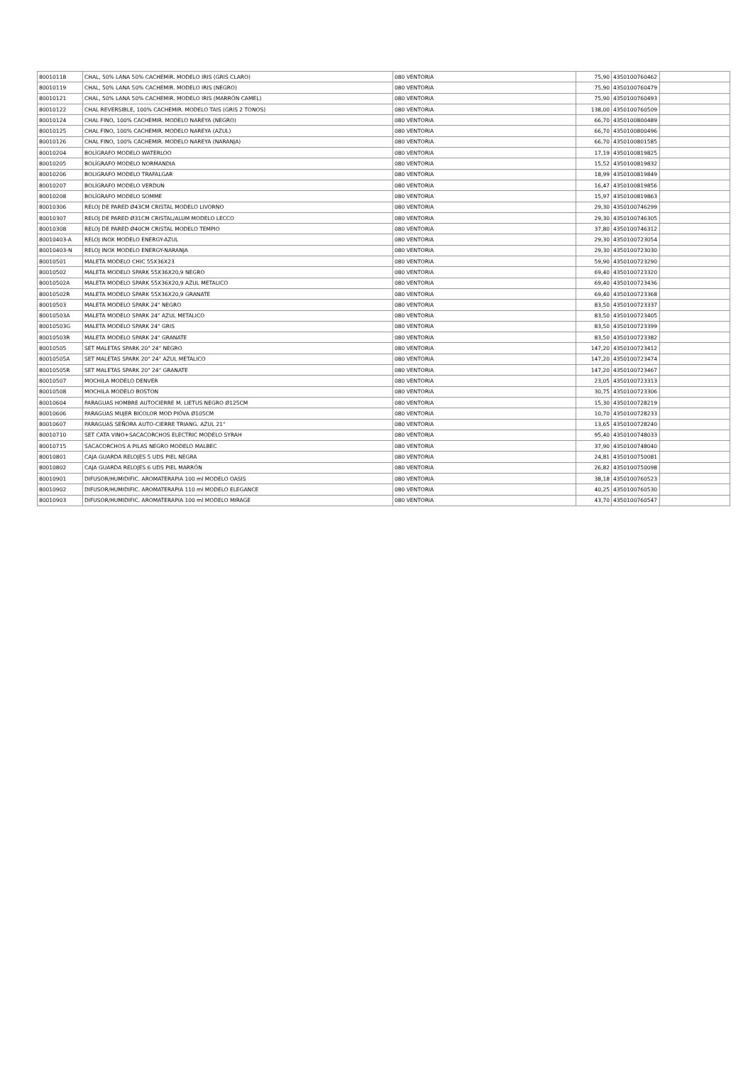| 80010118 | CHAL, 50% LANA 50% CACHEMIR. MODELO IRIS (GRIS CLARO) | 080 VENTORIA | 75,90 | 4350100760462 | |
| 80010119 | CHAL, 50% LANA 50% CACHEMIR. MODELO IRIS (NEGRO) | 080 VENTORIA | 75,90 | 4350100760479 | |
| 80010121 | CHAL, 50% LANA 50% CACHEMIR. MODELO IRIS (MARRÓN CAMEL) | 080 VENTORIA | 75,90 | 4350100760493 | |
| 80010122 | CHAL REVERSIBLE, 100% CACHEMIR. MODELO TAIS (GRIS 2 TONOS) | 080 VENTORIA | 138,00 | 4350100760509 | |
| 80010124 | CHAL FINO, 100% CACHEMIR. MODELO NAREYA (NEGRO) | 080 VENTORIA | 66,70 | 4350100800489 | |
| 80010125 | CHAL FINO, 100% CACHEMIR. MODELO NAREYA (AZUL) | 080 VENTORIA | 66,70 | 4350100800496 | |
| 80010126 | CHAL FINO, 100% CACHEMIR. MODELO NAREYA (NARANJA) | 080 VENTORIA | 66,70 | 4350100801585 | |
| 80010204 | BOLÍGRAFO MODELO WATERLOO | 080 VENTORIA | 17,19 | 4350100819825 | |
| 80010205 | BOLÍGRAFO MODELO NORMANDIA | 080 VENTORIA | 15,52 | 4350100819832 | |
| 80010206 | BOLIGRAFO MODELO TRAFALGAR | 080 VENTORIA | 18,99 | 4350100819849 | |
| 80010207 | BOLÍGRAFO MODELO VERDUN | 080 VENTORIA | 16,47 | 4350100819856 | |
| 80010208 | BOLÍGRAFO MODELO SOMME | 080 VENTORIA | 15,97 | 4350100819863 | |
| 80010306 | RELOJ DE PARED Ø43CM CRISTAL MODELO LIVORNO | 080 VENTORIA | 29,30 | 4350100746299 | |
| 80010307 | RELOJ DE PARED Ø31CM CRISTAL/ALUM MODELO LECCO | 080 VENTORIA | 29,30 | 4350100746305 | |
| 80010308 | RELOJ DE PARED Ø40CM CRISTAL MODELO TEMPIO | 080 VENTORIA | 37,80 | 4350100746312 | |
| 80010403-A | RELOJ INOX MODELO ENERGY-AZUL | 080 VENTORIA | 29,30 | 4350100723054 | |
| 80010403-N | RELOJ INOX MODELO ENERGY-NARANJA | 080 VENTORIA | 29,30 | 4350100723030 | |
| 80010501 | MALETA MODELO CHIC 55X36X23 | 080 VENTORIA | 59,90 | 4350100723290 | |
| 80010502 | MALETA MODELO SPARK 55X36X20,9 NEGRO | 080 VENTORIA | 69,40 | 4350100723320 | |
| 80010502A | MALETA MODELO SPARK 55X36X20,9 AZUL METALICO | 080 VENTORIA | 69,40 | 4350100723436 | |
| 80010502R | MALETA MODELO SPARK 55X36X20,9 GRANATE | 080 VENTORIA | 69,40 | 4350100723368 | |
| 80010503 | MALETA MODELO SPARK 24" NEGRO | 080 VENTORIA | 83,50 | 4350100723337 | |
| 80010503A | MALETA MODELO SPARK 24" AZUL METALICO | 080 VENTORIA | 83,50 | 4350100723405 | |
| 80010503G | MALETA MODELO SPARK 24" GRIS | 080 VENTORIA | 83,50 | 4350100723399 | |
| 80010503R | MALETA MODELO SPARK 24" GRANATE | 080 VENTORIA | 83,50 | 4350100723382 | |
| 80010505 | SET MALETAS SPARK 20" 24" NEGRO | 080 VENTORIA | 147,20 | 4350100723412 | |
| 80010505A | SET MALETAS SPARK 20" 24" AZUL METALICO | 080 VENTORIA | 147,20 | 4350100723474 | |
| 80010505R | SET MALETAS SPARK 20" 24" GRANATE | 080 VENTORIA | 147,20 | 4350100723467 | |
| 80010507 | MOCHILA MODELO DENVER | 080 VENTORIA | 23,05 | 4350100723313 | |
| 80010508 | MOCHILA MODELO BOSTON | 080 VENTORIA | 30,75 | 4350100723306 | |
| 80010604 | PARAGUAS HOMBRE AUTOCIERRE M. LIETUS NEGRO Ø125CM | 080 VENTORIA | 15,30 | 4350100728219 | |
| 80010606 | PARAGUAS MUJER BICOLOR MOD PIÓVA Ø105CM | 080 VENTORIA | 10,70 | 4350100728233 | |
| 80010607 | PARAGUAS SEÑORA AUTO-CIERRE TRIANG. AZUL 21" | 080 VENTORIA | 13,65 | 4350100728240 | |
| 80010710 | SET CATA VINO+SACACORCHOS ELECTRIC MODELO SYRAH | 080 VENTORIA | 95,40 | 4350100748033 | |
| 80010715 | SACACORCHOS A PILAS NEGRO MODELO MALBEC | 080 VENTORIA | 37,90 | 4350100748040 | |
| 80010801 | CAJA GUARDA RELOJES 5 UDS PIEL NEGRA | 080 VENTORIA | 24,81 | 4350100750081 | |
| 80010802 | CAJA GUARDA RELOJES 6 UDS PIEL MARRÓN | 080 VENTORIA | 26,82 | 4350100750098 | |
| 80010901 | DIFUSOR/HUMIDIFIC. AROMATERAPIA 100 ml MODELO OASIS | 080 VENTORIA | 38,18 | 4350100760523 | |
| 80010902 | DIFUSOR/HUMIDIFIC. AROMATERAPIA 110 ml MODELO ELEGANCE | 080 VENTORIA | 40,25 | 4350100760530 | |
| 80010903 | DIFUSOR/HUMIDIFIC. AROMATERAPIA 100 ml MODELO MIRAGE | 080 VENTORIA | 43,70 | 4350100760547 | |